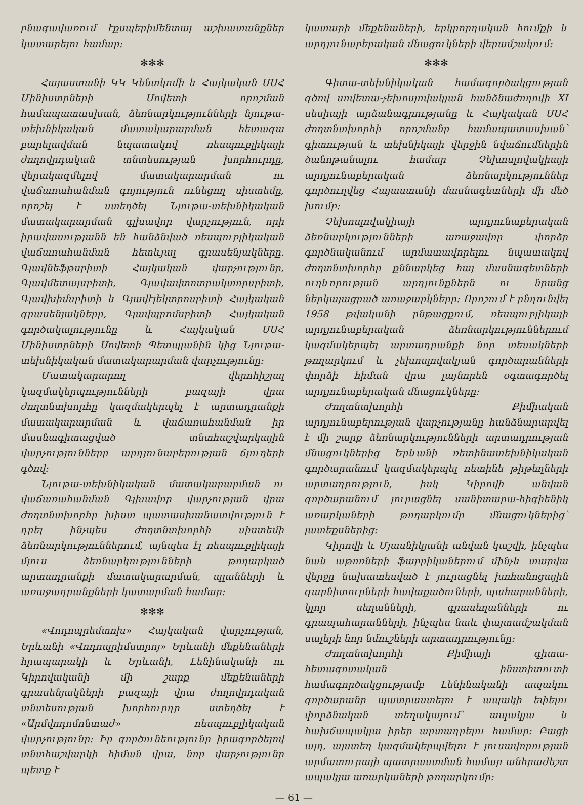բնագավառում էքսպերիմենտալ աշխատանքներ կատարելու համար։
✻✻✻
Հայաստանի ԿԿ Կենտկոմի և Հայկական ՍՍՀ Մինիստրների Սովետի որոշման համապատասխան, ձեռնարկությունների նյութա-տեխնիկական մատակարարման հետագա բարելավման նպատակով ռեսպուբլիկայի ժողովրդական տնտեսության խորհուրդը, վերակազմելով մատակարարման ու վաճառահանման գոյություն ունեցող սիստեմը, որոշել է ստեղծել Նյութա-տեխնիկական մատակարարման գլխավոր վարչություն, որի իրավասությանն են հանձնված ռեսպուբլիկական վաճառահանման հետևյալ գրասենյակները. Գլավնեֆթսբիտի Հայկական վարչությունը, Գլավմետալսբիտի, Գլավավտոտրակտորսբիտի, Գլավխիմսբիտի և Գլավէլեկտրոսբիտի Հայկական գրասենյակները, Գլավպրոմսբիտի Հայկական գործակալությունը և Հայկական ՍՍՀ Մինիստրների Սովետի Պետպլանին կից Նյութա-տեխնիկական մատակարարման վարչությունը։
Մատակարարող վերոհիշյալ կազմակերպությունների բազայի վրա ժողտնտխորհը կազմակերպել է արտադրանքի մատակարարման և վաճառահանման իր մասնագիտացված տնտհաշվարկային վարչությունները արդյունաբերության ճյուղերի գծով։
Նյութա-տեխնիկական մատակարարման ու վաճառահանման Գլխավոր վարչության վրա ժողտնտխորհը խիստ պատասխանատվություն է դրել ինչպես ժողտնտխորհի սիստեմի ձեռնարկություններում, այնպես էլ ռեսպուբլիկայի մյուս ձեռնարկությունների թողարկած արտադրանքի մատակարարման, պլանների և առաջադրանքների կատարման համար։
✻✻✻
«Վոդոպրեմտոխ» Հայկական վարչության, Երևանի «Վոդոպրիմստրոյ» Երևանի մեքենաների հրապարակի և Երևանի, Լենինականի ու Կիրովականի մի շարք մեքենաների գրասենյակների բազայի վրա ժողովրդական տնտեսության խորհուրդը ստեղծել է «Արմվոդոմոնտաժ» ռեսպուբլիկական վարչությունը։ Իր գործունեությունը իրագործելով տնտհաշվարկի հիման վրա, նոր վարչությունը պետք է
կատարի մեքենաների, երկրորդական հումքի և արդյունաբերական մնացուկների վերամշակում։
✻✻✻
Գիտա-տեխնիկական համագործակցության գծով սովետա-չեխոսլովակյան հանձնաժողովի XI սեսիայի արձանագրությանը և Հայկական ՍՍՀ ժողտնտխորհի որոշմանը համապատասխան՝ գիտության և տեխնիկայի վերջին նվաճումներին ծանոթանալու համար Չեխոսլովակիայի արդյունաբերական ձեռնարկություններ գործուղվեց Հայաստանի մասնագետների մի մեծ խումբ։
Չեխոսլովակիայի արդյունաբերական ձեռնարկությունների առաջավոր փորձը գործնականում արմատավորելու նպատակով ժողտնտխորհը քննարկեց հայ մասնագետների ուղևորության արդյունքներն ու նրանց ներկայացրած առաջարկները։ Որոշում է ընդունվել 1958 թվականի ընթացքում, ռեսպուբլիկայի արդյունաբերական ձեռնարկություններում կազմակերպել արտադրանքի նոր տեսակների թողարկում և չեխոսլովակյան գործարանների փորձի հիման վրա լայնորեն օգտագործել արդյունաբերական մնացուկները։
Ժողտնտխորհի Քիմիական արդյունաբերության վարչությանը հանձնարարվել է մի շարք ձեռնարկությունների արտադրության մնացուկներից Երևանի ռետինատեխնիկական գործարանում կազմակերպել ռետինե թիթեղների արտադրություն, իսկ Կիրովի անվան գործարանում յուրացնել սանիտարա-հիգիենիկ առարկաների թողարկումը մնացուկներից՝ լատեքսներից։
Կիրովի և Մյասնիկյանի անվան կաշվի, ինչպես նաև աթոռների ֆաբրիկաներում մինչև տարվա վերջը նախատեսված է յուրացնել խոհանոցային գարնիտուրների հավաքածուների, պահարանների, կլոր սեղանների, գրասեղանների ու գրապահարանների, ինչպես նաև փայտամշակման սալերի նոր նմուշների արտադրությունը։
Ժողտնտխորհի Քիմիայի գիտա-հետազոտական ինստիտուտի համագործակցությամբ Լենինականի ապակու գործարանը պատրաստելու է ապակի եփելու փորձնական տեղակայում՝ ապակյա և հախճապակյա իրեր արտադրելու համար։ Բացի այդ, այստեղ կազմակերպվելու է լուսավորության արմատուրայի պատրաստման համար անհրաժեշտ ապակյա առարկաների թողարկումը։
— 61 —